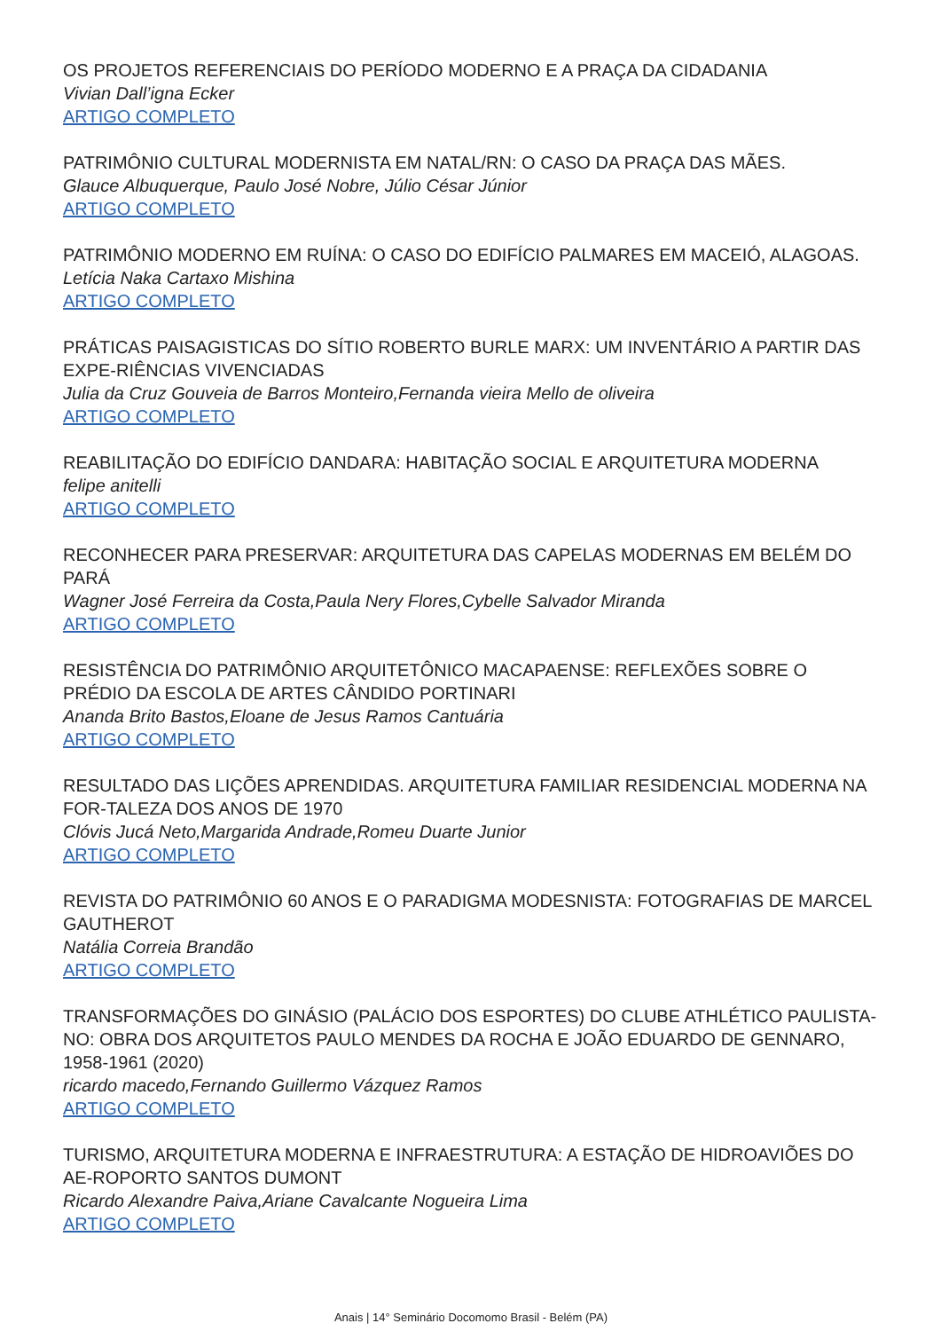OS PROJETOS REFERENCIAIS DO PERÍODO MODERNO E A PRAÇA DA CIDADANIA
Vivian Dall’igna Ecker
ARTIGO COMPLETO
PATRIMÔNIO CULTURAL MODERNISTA EM NATAL/RN: O CASO DA PRAÇA DAS MÃES.
Glauce Albuquerque, Paulo José Nobre, Júlio César Júnior
ARTIGO COMPLETO
PATRIMÔNIO MODERNO EM RUÍNA: O CASO DO EDIFÍCIO PALMARES EM MACEIÓ, ALAGOAS.
Letícia Naka Cartaxo Mishina
ARTIGO COMPLETO
PRÁTICAS PAISAGISTICAS DO SÍTIO ROBERTO BURLE MARX: UM INVENTÁRIO A PARTIR DAS EXPE-RIÊNCIAS VIVENCIADAS
Julia da Cruz Gouveia de Barros Monteiro,Fernanda vieira Mello de oliveira
ARTIGO COMPLETO
REABILITAÇÃO DO EDIFÍCIO DANDARA: HABITAÇÃO SOCIAL E ARQUITETURA MODERNA
felipe anitelli
ARTIGO COMPLETO
RECONHECER PARA PRESERVAR: ARQUITETURA DAS CAPELAS MODERNAS EM BELÉM DO PARÁ
Wagner José Ferreira da Costa,Paula Nery Flores,Cybelle Salvador Miranda
ARTIGO COMPLETO
RESISTÊNCIA DO PATRIMÔNIO ARQUITETÔNICO MACAPAENSE: REFLEXÕES SOBRE O PRÉDIO DA ESCOLA DE ARTES CÂNDIDO PORTINARI
Ananda Brito Bastos,Eloane de Jesus Ramos Cantuária
ARTIGO COMPLETO
RESULTADO DAS LIÇÕES APRENDIDAS. ARQUITETURA FAMILIAR RESIDENCIAL MODERNA NA FOR-TALEZA DOS ANOS DE 1970
Clóvis Jucá Neto,Margarida Andrade,Romeu Duarte Junior
ARTIGO COMPLETO
REVISTA DO PATRIMÔNIO 60 ANOS E O PARADIGMA MODESNISTA: FOTOGRAFIAS DE MARCEL GAUTHEROT
Natália Correia Brandão
ARTIGO COMPLETO
TRANSFORMAÇÕES DO GINÁSIO (PALÁCIO DOS ESPORTES) DO CLUBE ATHLÉTICO PAULISTA-NO: OBRA DOS ARQUITETOS PAULO MENDES DA ROCHA E JOÃO EDUARDO DE GENNARO, 1958-1961 (2020)
ricardo macedo,Fernando Guillermo Vázquez Ramos
ARTIGO COMPLETO
TURISMO, ARQUITETURA MODERNA E INFRAESTRUTURA: A ESTAÇÃO DE HIDROAVIÕES DO AE-ROPORTO SANTOS DUMONT
Ricardo Alexandre Paiva,Ariane Cavalcante Nogueira Lima
ARTIGO COMPLETO
Anais | 14° Seminário Docomomo Brasil - Belém (PA)